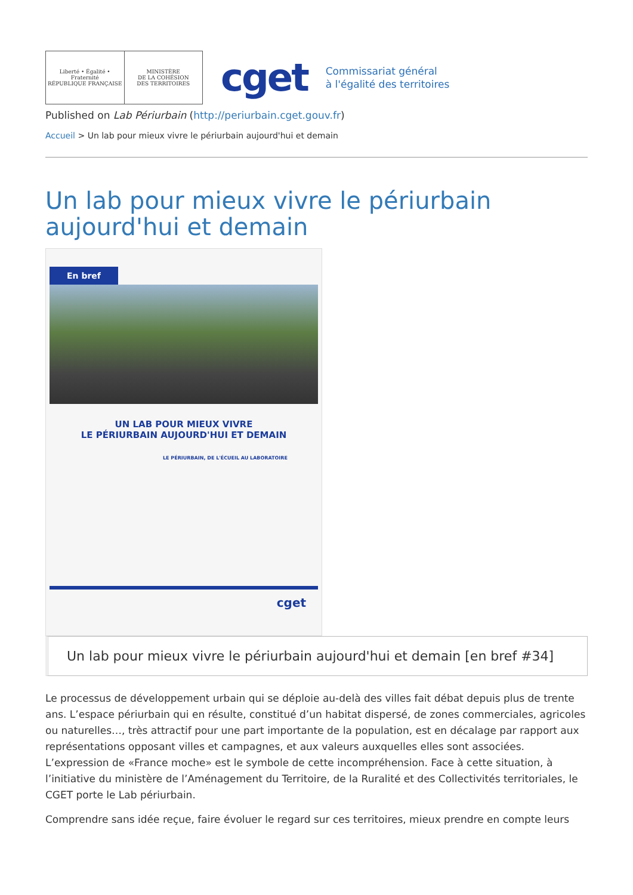Liberté • Égalité • Fraternité
RÉPUBLIQUE FRANÇAISE
MINISTÈRE
DE LA COHÉSION
DES TERRITOIRES
cget
Commissariat général
à l'égalité des territoires
Published on Lab Périurbain (http://periurbain.cget.gouv.fr)
Accueil > Un lab pour mieux vivre le périurbain aujourd'hui et demain
Un lab pour mieux vivre le périurbain aujourd'hui et demain
En bref
UN LAB POUR MIEUX VIVRE
LE PÉRIURBAIN AUJOURD'HUI ET DEMAIN
LE PÉRIURBAIN, DE L'ÉCUEIL AU LABORATOIRE
cget
Un lab pour mieux vivre le périurbain aujourd'hui et demain [en bref #34]
Le processus de développement urbain qui se déploie au-delà des villes fait débat depuis plus de trente ans. L’espace périurbain qui en résulte, constitué d’un habitat dispersé, de zones commerciales, agricoles ou naturelles…, très attractif pour une part importante de la population, est en décalage par rapport aux représentations opposant villes et campagnes, et aux valeurs auxquelles elles sont associées. L’expression de «France moche» est le symbole de cette incompréhension. Face à cette situation, à l’initiative du ministère de l’Aménagement du Territoire, de la Ruralité et des Collectivités territoriales, le CGET porte le Lab périurbain.
Comprendre sans idée reçue, faire évoluer le regard sur ces territoires, mieux prendre en compte leurs